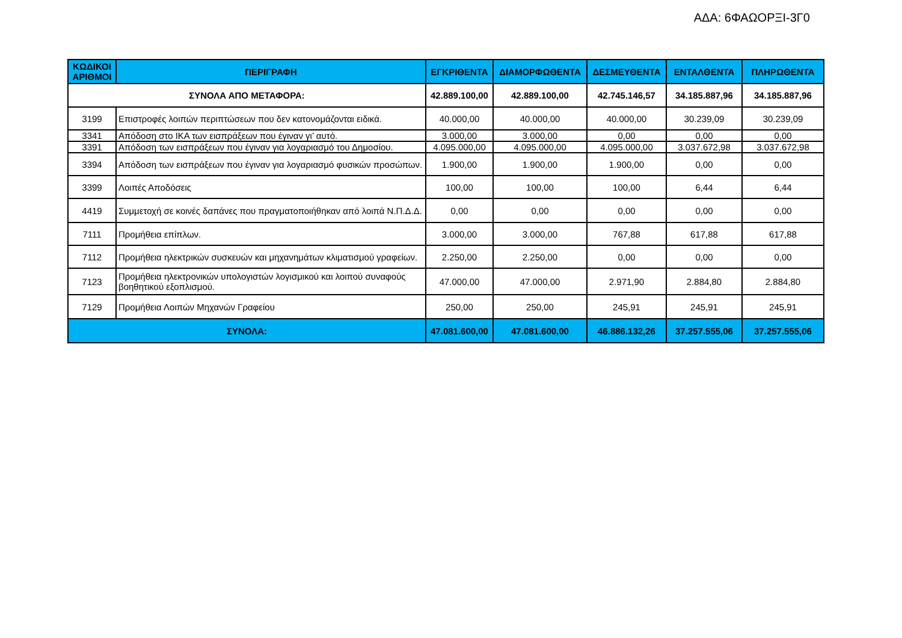ΑΔΑ: 6ΦΑΩΟΡΞΙ-3Γ0
| ΚΩΔΙΚΟΙ ΑΡΙΘΜΟΙ | ΠΕΡΙΓΡΑΦΗ | ΕΓΚΡΙΘΕΝΤΑ | ΔΙΑΜΟΡΦΩΘΕΝΤΑ | ΔΕΣΜΕΥΘΕΝΤΑ | ΕΝΤΑΛΘΕΝΤΑ | ΠΛΗΡΩΘΕΝΤΑ |
| --- | --- | --- | --- | --- | --- | --- |
| ΣΥΝΟΛΑ ΑΠΟ ΜΕΤΑΦΟΡΑ: | | 42.889.100,00 | 42.889.100,00 | 42.745.146,57 | 34.185.887,96 | 34.185.887,96 |
| 3199 | Επιστροφές λοιπών περιπτώσεων που δεν κατονομάζονται ειδικά. | 40.000,00 | 40.000,00 | 40.000,00 | 30.239,09 | 30.239,09 |
| 3341 | Απόδοση στο ΙΚΑ των εισπράξεων που έγιναν γι’ αυτό. | 3.000,00 | 3.000,00 | 0,00 | 0,00 | 0,00 |
| 3391 | Απόδοση των εισπράξεων που έγιναν για λογαριασμό του Δημοσίου. | 4.095.000,00 | 4.095.000,00 | 4.095.000,00 | 3.037.672,98 | 3.037.672,98 |
| 3394 | Απόδοση των εισπράξεων που έγιναν για λογαριασμό φυσικών προσώπων. | 1.900,00 | 1.900,00 | 1.900,00 | 0,00 | 0,00 |
| 3399 | Λοιπές Αποδόσεις | 100,00 | 100,00 | 100,00 | 6,44 | 6,44 |
| 4419 | Συμμετοχή σε κοινές δαπάνες που πραγματοποιήθηκαν από λοιπά Ν.Π.Δ.Δ. | 0,00 | 0,00 | 0,00 | 0,00 | 0,00 |
| 7111 | Προμήθεια επίπλων. | 3.000,00 | 3.000,00 | 767,88 | 617,88 | 617,88 |
| 7112 | Προμήθεια ηλεκτρικών συσκευών και μηχανημάτων κλιματισμού γραφείων. | 2.250,00 | 2.250,00 | 0,00 | 0,00 | 0,00 |
| 7123 | Προμήθεια ηλεκτρονικών υπολογιστών λογισμικού και λοιπού συναφούς βοηθητικού εξοπλισμού. | 47.000,00 | 47.000,00 | 2.971,90 | 2.884,80 | 2.884,80 |
| 7129 | Προμήθεια Λοιπών Μηχανών Γραφείου | 250,00 | 250,00 | 245,91 | 245,91 | 245,91 |
| ΣΥΝΟΛΑ: | | 47.081.600,00 | 47.081.600,00 | 46.886.132,26 | 37.257.555,06 | 37.257.555,06 |